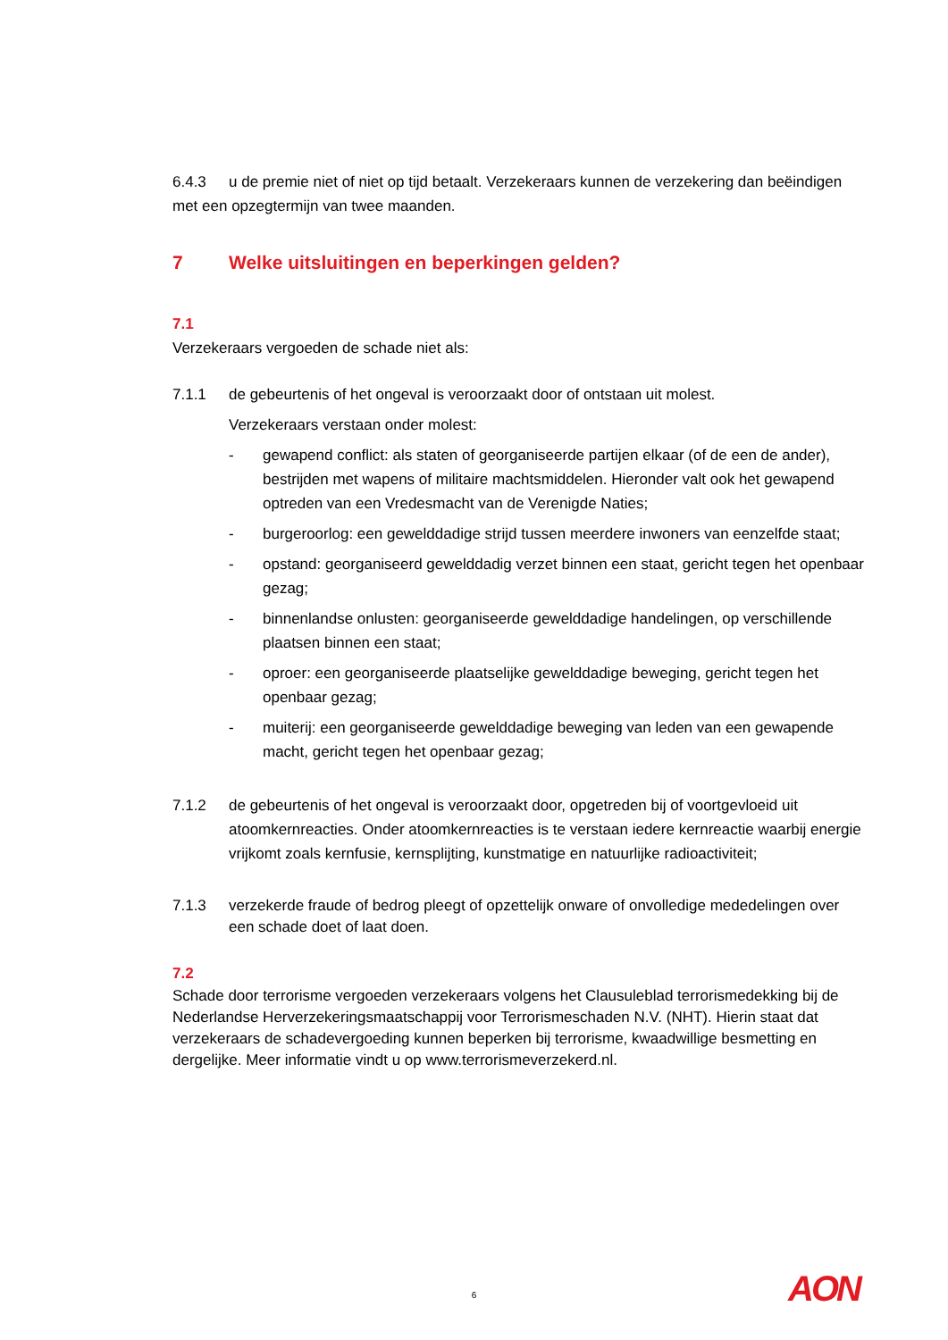6.4.3 u de premie niet of niet op tijd betaalt. Verzekeraars kunnen de verzekering dan beëindigen met een opzegtermijn van twee maanden.
7 Welke uitsluitingen en beperkingen gelden?
7.1
Verzekeraars vergoeden de schade niet als:
7.1.1 de gebeurtenis of het ongeval is veroorzaakt door of ontstaan uit molest.
Verzekeraars verstaan onder molest:
- gewapend conflict: als staten of georganiseerde partijen elkaar (of de een de ander), bestrijden met wapens of militaire machtsmiddelen. Hieronder valt ook het gewapend optreden van een Vredesmacht van de Verenigde Naties;
- burgeroorlog: een gewelddadige strijd tussen meerdere inwoners van eenzelfde staat;
- opstand: georganiseerd gewelddadig verzet binnen een staat, gericht tegen het openbaar gezag;
- binnenlandse onlusten: georganiseerde gewelddadige handelingen, op verschillende plaatsen binnen een staat;
- oproer: een georganiseerde plaatselijke gewelddadige beweging, gericht tegen het openbaar gezag;
- muiterij: een georganiseerde gewelddadige beweging van leden van een gewapende macht, gericht tegen het openbaar gezag;
7.1.2 de gebeurtenis of het ongeval is veroorzaakt door, opgetreden bij of voortgevloeid uit atoomkernreacties. Onder atoomkernreacties is te verstaan iedere kernreactie waarbij energie vrijkomt zoals kernfusie, kernsplijting, kunstmatige en natuurlijke radioactiviteit;
7.1.3 verzekerde fraude of bedrog pleegt of opzettelijk onware of onvolledige mededelingen over een schade doet of laat doen.
7.2
Schade door terrorisme vergoeden verzekeraars volgens het Clausuleblad terrorismedekking bij de Nederlandse Herverzekeringsmaatschappij voor Terrorismeschaden N.V. (NHT). Hierin staat dat verzekeraars de schadevergoeding kunnen beperken bij terrorisme, kwaadwillige besmetting en dergelijke. Meer informatie vindt u op www.terrorismeverzekerd.nl.
6 AON